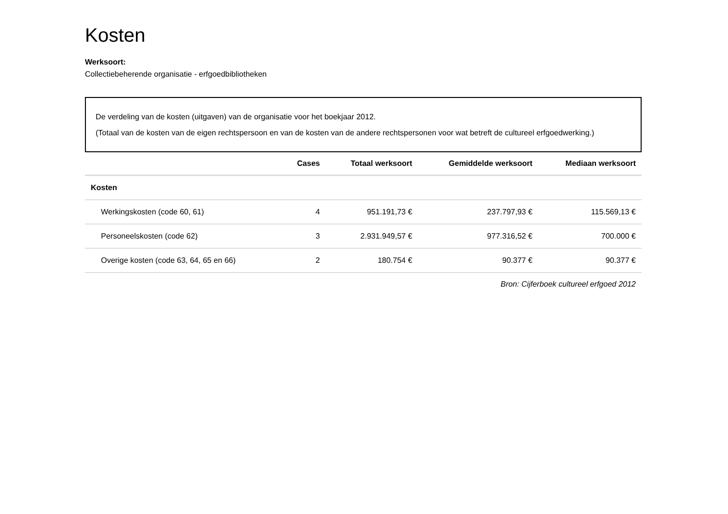Kosten
Werksoort:
Collectiebeherende organisatie - erfgoedbibliotheken
De verdeling van de kosten (uitgaven) van de organisatie voor het boekjaar 2012.
(Totaal van de kosten van de eigen rechtspersoon en van de kosten van de andere rechtspersonen voor wat betreft de cultureel erfgoedwerking.)
| | Cases | Totaal werksoort | Gemiddelde werksoort | Mediaan werksoort |
| --- | --- | --- | --- | --- |
| Kosten | | | | |
| Werkingskosten (code 60, 61) | 4 | 951.191,73 € | 237.797,93 € | 115.569,13 € |
| Personeelskosten (code 62) | 3 | 2.931.949,57 € | 977.316,52 € | 700.000 € |
| Overige kosten (code 63, 64, 65 en 66) | 2 | 180.754 € | 90.377 € | 90.377 € |
Bron: Cijferboek cultureel erfgoed 2012